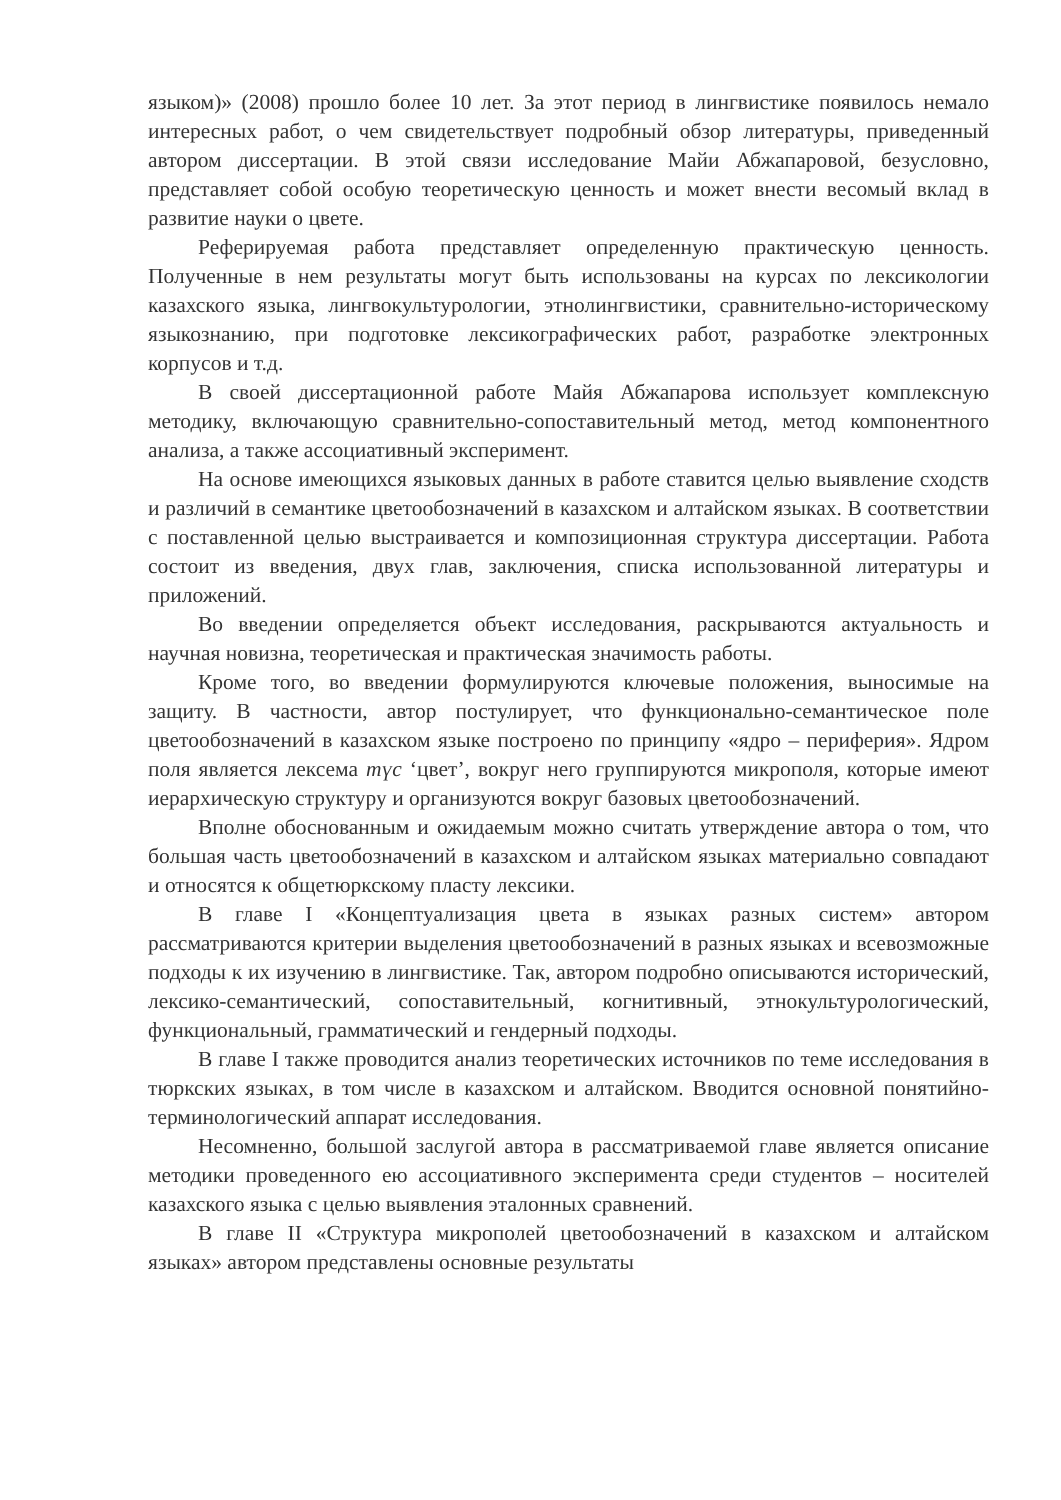языком)» (2008) прошло более 10 лет. За этот период в лингвистике появилось немало интересных работ, о чем свидетельствует подробный обзор литературы, приведенный автором диссертации. В этой связи исследование Майи Абжапаровой, безусловно, представляет собой особую теоретическую ценность и может внести весомый вклад в развитие науки о цвете.
Реферируемая работа представляет определенную практическую ценность. Полученные в нем результаты могут быть использованы на курсах по лексикологии казахского языка, лингвокультурологии, этнолингвистики, сравнительно-историческому языкознанию, при подготовке лексикографических работ, разработке электронных корпусов и т.д.
В своей диссертационной работе Майя Абжапарова использует комплексную методику, включающую сравнительно-сопоставительный метод, метод компонентного анализа, а также ассоциативный эксперимент.
На основе имеющихся языковых данных в работе ставится целью выявление сходств и различий в семантике цветообозначений в казахском и алтайском языках. В соответствии с поставленной целью выстраивается и композиционная структура диссертации. Работа состоит из введения, двух глав, заключения, списка использованной литературы и приложений.
Во введении определяется объект исследования, раскрываются актуальность и научная новизна, теоретическая и практическая значимость работы.
Кроме того, во введении формулируются ключевые положения, выносимые на защиту. В частности, автор постулирует, что функционально-семантическое поле цветообозначений в казахском языке построено по принципу «ядро – периферия». Ядром поля является лексема түс ‘цвет’, вокруг него группируются микрополя, которые имеют иерархическую структуру и организуются вокруг базовых цветообозначений.
Вполне обоснованным и ожидаемым можно считать утверждение автора о том, что большая часть цветообозначений в казахском и алтайском языках материально совпадают и относятся к общетюркскому пласту лексики.
В главе I «Концептуализация цвета в языках разных систем» автором рассматриваются критерии выделения цветообозначений в разных языках и всевозможные подходы к их изучению в лингвистике. Так, автором подробно описываются исторический, лексико-семантический, сопоставительный, когнитивный, этнокультурологический, функциональный, грамматический и гендерный подходы.
В главе I также проводится анализ теоретических источников по теме исследования в тюркских языках, в том числе в казахском и алтайском. Вводится основной понятийно-терминологический аппарат исследования.
Несомненно, большой заслугой автора в рассматриваемой главе является описание методики проведенного ею ассоциативного эксперимента среди студентов – носителей казахского языка с целью выявления эталонных сравнений.
В главе II «Структура микрополей цветообозначений в казахском и алтайском языках» автором представлены основные результаты